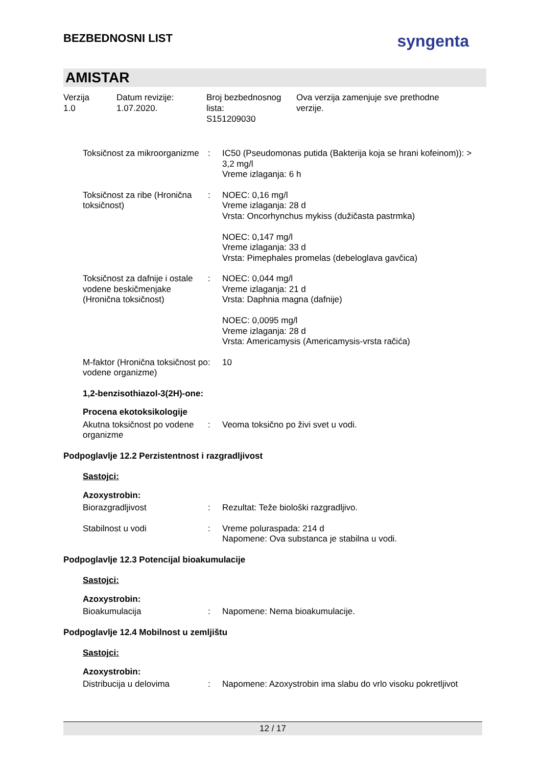BEZBEDNOSNI LIST
syngenta
AMISTAR
Verzija
1.0
Datum revizije:
1.07.2020.
Broj bezbednosnog
lista:
S151209030
Ova verzija zamenjuje sve prethodne
verzije.
Toksičnost za mikroorganizme
: IC50 (Pseudomonas putida (Bakterija koja se hrani kofeinom)): > 3,2 mg/l
Vreme izlaganja: 6 h
Toksičnost za ribe (Hronična toksičnost)
: NOEC: 0,16 mg/l
Vreme izlaganja: 28 d
Vrsta: Oncorhynchus mykiss (dužičasta pastrmka)
NOEC: 0,147 mg/l
Vreme izlaganja: 33 d
Vrsta: Pimephales promelas (debeloglava gavčica)
Toksičnost za dafnije i ostale vodene beskičmenjake (Hronična toksičnost)
: NOEC: 0,044 mg/l
Vreme izlaganja: 21 d
Vrsta: Daphnia magna (dafnije)
NOEC: 0,0095 mg/l
Vreme izlaganja: 28 d
Vrsta: Americamysis (Americamysis-vrsta račića)
M-faktor (Hronična toksičnost po vodene organizme)
: 10
1,2-benzisothiazol-3(2H)-one:
Procena ekotoksikologije
Akutna toksičnost po vodene organizme
: Veoma toksično po živi svet u vodi.
Podpoglavlje 12.2 Perzistentnost i razgradljivost
Sastojci:
Azoxystrobin:
Biorazgradljivost : Rezultat: Teže biološki razgradljivo.
Stabilnost u vodi : Vreme poluraspada: 214 d
Napomene: Ova substanca je stabilna u vodi.
Podpoglavlje 12.3 Potencijal bioakumulacije
Sastojci:
Azoxystrobin:
Bioakumulacija : Napomene: Nema bioakumulacije.
Podpoglavlje 12.4 Mobilnost u zemljištu
Sastojci:
Azoxystrobin:
Distribucija u delovima : Napomene: Azoxystrobin ima slabu do vrlo visoku pokretljivot
12 / 17